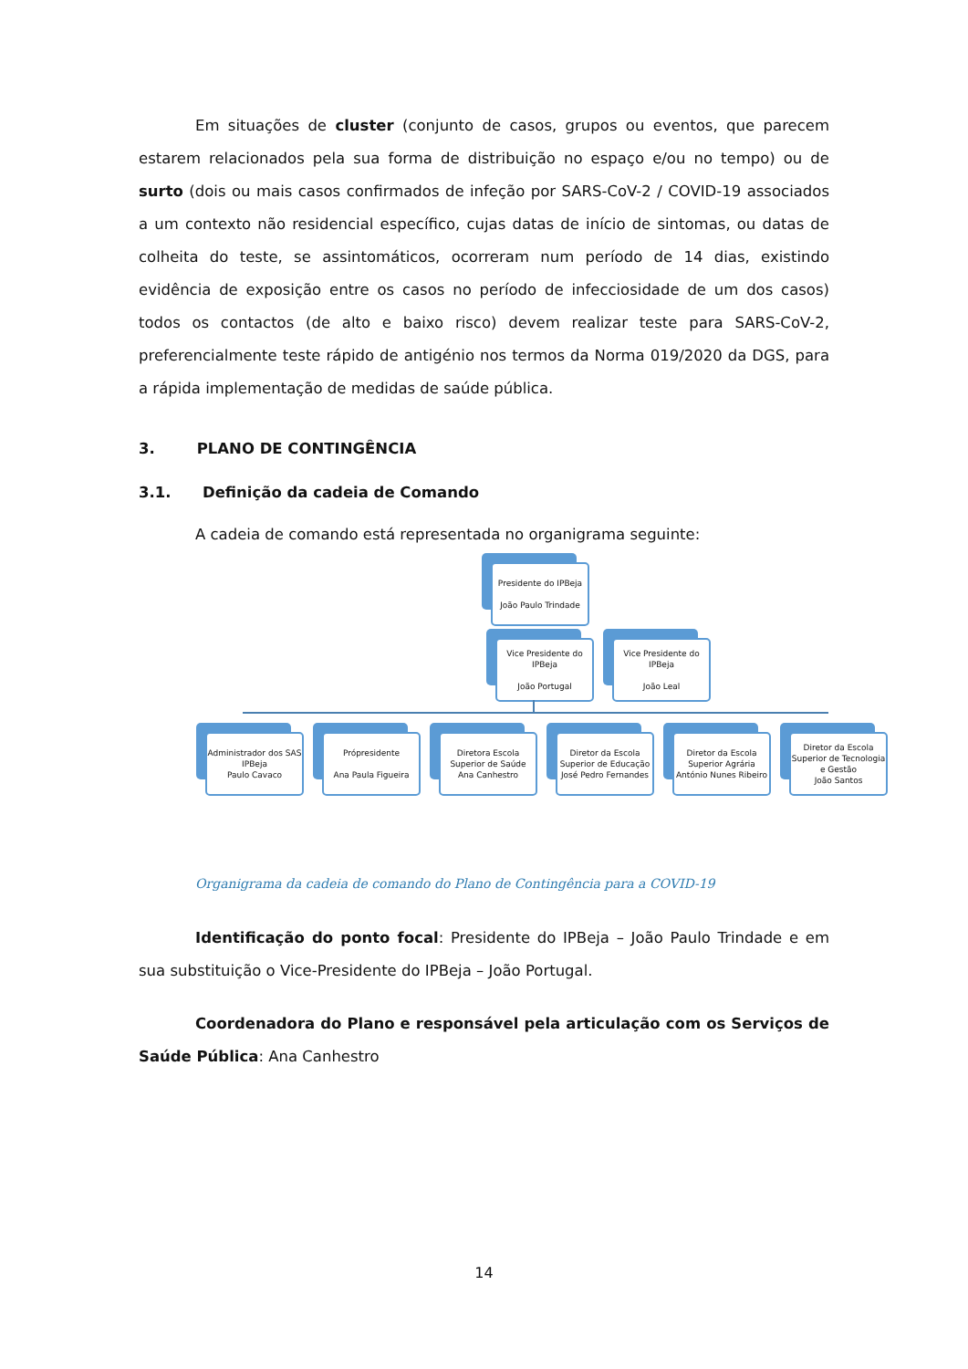Em situações de cluster (conjunto de casos, grupos ou eventos, que parecem estarem relacionados pela sua forma de distribuição no espaço e/ou no tempo) ou de surto (dois ou mais casos confirmados de infeção por SARS-CoV-2 / COVID-19 associados a um contexto não residencial específico, cujas datas de início de sintomas, ou datas de colheita do teste, se assintomáticos, ocorreram num período de 14 dias, existindo evidência de exposição entre os casos no período de infecciosidade de um dos casos) todos os contactos (de alto e baixo risco) devem realizar teste para SARS-CoV-2, preferencialmente teste rápido de antigénio nos termos da Norma 019/2020 da DGS, para a rápida implementação de medidas de saúde pública.
3. PLANO DE CONTINGÊNCIA
3.1. Definição da cadeia de Comando
A cadeia de comando está representada no organigrama seguinte:
Presidente do IPBeja
João Paulo Trindade
Vice Presidente do IPBeja
João Portugal
Vice Presidente do IPBeja
João Leal
Administrador dos SAS IPBeja
Paulo Cavaco
Própresidente
Ana Paula Figueira
Diretora Escola Superior de Saúde
Ana Canhestro
Diretor da Escola Superior de Educação José Pedro Fernandes
Diretor da Escola Superior Agrária António Nunes Ribeiro
Diretor da Escola Superior de Tecnologia e Gestão
João Santos
Organigrama da cadeia de comando do Plano de Contingência para a COVID-19
Identificação do ponto focal: Presidente do IPBeja – João Paulo Trindade e em sua substituição o Vice-Presidente do IPBeja – João Portugal.
Coordenadora do Plano e responsável pela articulação com os Serviços de Saúde Pública: Ana Canhestro
14